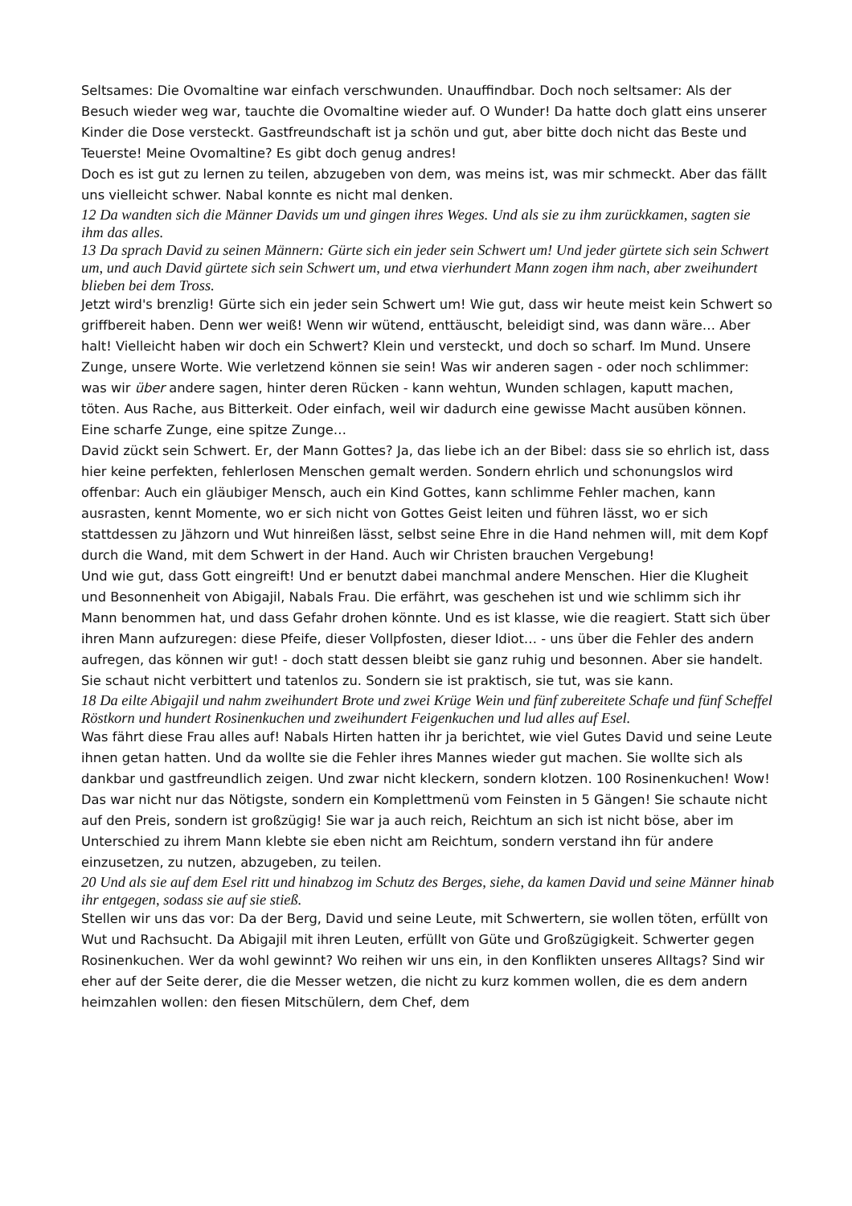Seltsames: Die Ovomaltine war einfach verschwunden. Unauffindbar. Doch noch seltsamer: Als der Besuch wieder weg war, tauchte die Ovomaltine wieder auf. O Wunder! Da hatte doch glatt eins unserer Kinder die Dose versteckt. Gastfreundschaft ist ja schön und gut, aber bitte doch nicht das Beste und Teuerste! Meine Ovomaltine? Es gibt doch genug andres!
Doch es ist gut zu lernen zu teilen, abzugeben von dem, was meins ist, was mir schmeckt. Aber das fällt uns vielleicht schwer. Nabal konnte es nicht mal denken.
12 Da wandten sich die Männer Davids um und gingen ihres Weges. Und als sie zu ihm zurückkamen, sagten sie ihm das alles.
13 Da sprach David zu seinen Männern: Gürte sich ein jeder sein Schwert um! Und jeder gürtete sich sein Schwert um, und auch David gürtete sich sein Schwert um, und etwa vierhundert Mann zogen ihm nach, aber zweihundert blieben bei dem Tross.
Jetzt wird's brenzlig! Gürte sich ein jeder sein Schwert um! Wie gut, dass wir heute meist kein Schwert so griffbereit haben. Denn wer weiß! Wenn wir wütend, enttäuscht, beleidigt sind, was dann wäre… Aber halt! Vielleicht haben wir doch ein Schwert? Klein und versteckt, und doch so scharf. Im Mund. Unsere Zunge, unsere Worte. Wie verletzend können sie sein! Was wir anderen sagen - oder noch schlimmer: was wir über andere sagen, hinter deren Rücken - kann wehtun, Wunden schlagen, kaputt machen, töten. Aus Rache, aus Bitterkeit. Oder einfach, weil wir dadurch eine gewisse Macht ausüben können. Eine scharfe Zunge, eine spitze Zunge…
David zückt sein Schwert. Er, der Mann Gottes? Ja, das liebe ich an der Bibel: dass sie so ehrlich ist, dass hier keine perfekten, fehlerlosen Menschen gemalt werden. Sondern ehrlich und schonungslos wird offenbar: Auch ein gläubiger Mensch, auch ein Kind Gottes, kann schlimme Fehler machen, kann ausrasten, kennt Momente, wo er sich nicht von Gottes Geist leiten und führen lässt, wo er sich stattdessen zu Jähzorn und Wut hinreißen lässt, selbst seine Ehre in die Hand nehmen will, mit dem Kopf durch die Wand, mit dem Schwert in der Hand. Auch wir Christen brauchen Vergebung!
Und wie gut, dass Gott eingreift! Und er benutzt dabei manchmal andere Menschen. Hier die Klugheit und Besonnenheit von Abigajil, Nabals Frau. Die erfährt, was geschehen ist und wie schlimm sich ihr Mann benommen hat, und dass Gefahr drohen könnte. Und es ist klasse, wie die reagiert. Statt sich über ihren Mann aufzuregen: diese Pfeife, dieser Vollpfosten, dieser Idiot… - uns über die Fehler des andern aufregen, das können wir gut! - doch statt dessen bleibt sie ganz ruhig und besonnen. Aber sie handelt. Sie schaut nicht verbittert und tatenlos zu. Sondern sie ist praktisch, sie tut, was sie kann.
18 Da eilte Abigajil und nahm zweihundert Brote und zwei Krüge Wein und fünf zubereitete Schafe und fünf Scheffel Röstkorn und hundert Rosinenkuchen und zweihundert Feigenkuchen und lud alles auf Esel.
Was fährt diese Frau alles auf! Nabals Hirten hatten ihr ja berichtet, wie viel Gutes David und seine Leute ihnen getan hatten. Und da wollte sie die Fehler ihres Mannes wieder gut machen. Sie wollte sich als dankbar und gastfreundlich zeigen. Und zwar nicht kleckern, sondern klotzen. 100 Rosinenkuchen! Wow! Das war nicht nur das Nötigste, sondern ein Komplettmenü vom Feinsten in 5 Gängen! Sie schaute nicht auf den Preis, sondern ist großzügig! Sie war ja auch reich, Reichtum an sich ist nicht böse, aber im Unterschied zu ihrem Mann klebte sie eben nicht am Reichtum, sondern verstand ihn für andere einzusetzen, zu nutzen, abzugeben, zu teilen.
20 Und als sie auf dem Esel ritt und hinabzog im Schutz des Berges, siehe, da kamen David und seine Männer hinab ihr entgegen, sodass sie auf sie stieß.
Stellen wir uns das vor: Da der Berg, David und seine Leute, mit Schwertern, sie wollen töten, erfüllt von Wut und Rachsucht. Da Abigajil mit ihren Leuten, erfüllt von Güte und Großzügigkeit. Schwerter gegen Rosinenkuchen. Wer da wohl gewinnt? Wo reihen wir uns ein, in den Konflikten unseres Alltags? Sind wir eher auf der Seite derer, die die Messer wetzen, die nicht zu kurz kommen wollen, die es dem andern heimzahlen wollen: den fiesen Mitschülern, dem Chef, dem